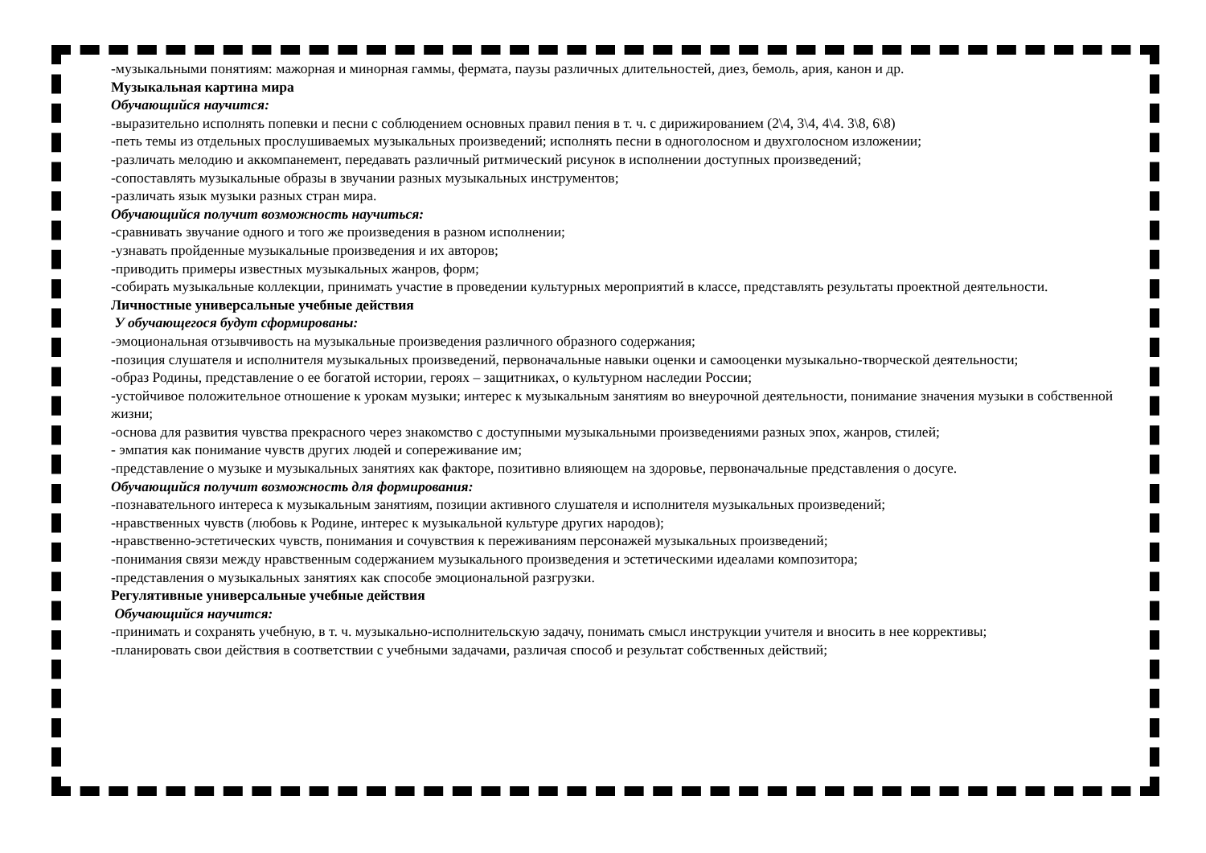-музыкальными понятиям: мажорная и минорная гаммы, фермата, паузы различных длительностей, диез, бемоль, ария, канон и др.
Музыкальная картина мира
Обучающийся научится:
-выразительно исполнять попевки и песни с соблюдением основных правил пения в т. ч. с дирижированием (2\4, 3\4, 4\4. 3\8, 6\8)
-петь темы из отдельных прослушиваемых музыкальных произведений; исполнять песни в одноголосном и двухголосном изложении;
-различать мелодию и аккомпанемент, передавать различный ритмический рисунок в исполнении доступных произведений;
-сопоставлять музыкальные образы в звучании разных музыкальных инструментов;
-различать язык музыки разных стран мира.
Обучающийся получит возможность научиться:
-сравнивать звучание одного и того же произведения в разном исполнении;
-узнавать пройденные музыкальные произведения и их авторов;
-приводить примеры известных музыкальных жанров, форм;
-собирать музыкальные коллекции, принимать участие в проведении культурных мероприятий в классе, представлять результаты проектной деятельности.
Личностные универсальные учебные действия
У обучающегося будут сформированы:
-эмоциональная отзывчивость на музыкальные произведения различного образного содержания;
-позиция слушателя и исполнителя музыкальных произведений, первоначальные навыки оценки и самооценки музыкально-творческой деятельности;
-образ Родины, представление о ее богатой истории, героях – защитниках, о культурном наследии России;
-устойчивое положительное отношение к урокам музыки; интерес к музыкальным занятиям во внеурочной деятельности, понимание значения музыки в собственной жизни;
-основа для развития чувства прекрасного через знакомство с доступными музыкальными произведениями разных эпох, жанров, стилей;
- эмпатия как понимание чувств других людей и сопереживание им;
-представление о музыке и музыкальных занятиях как факторе, позитивно влияющем на здоровье, первоначальные представления о досуге.
Обучающийся получит возможность для формирования:
-познавательного интереса к музыкальным занятиям, позиции активного слушателя и исполнителя музыкальных произведений;
-нравственных чувств (любовь к Родине, интерес к музыкальной культуре других народов);
-нравственно-эстетических чувств, понимания и сочувствия к переживаниям персонажей музыкальных произведений;
-понимания связи между нравственным содержанием музыкального произведения и эстетическими идеалами композитора;
-представления о музыкальных занятиях как способе эмоциональной разгрузки.
Регулятивные универсальные учебные действия
Обучающийся научится:
-принимать и сохранять учебную, в т. ч. музыкально-исполнительскую задачу, понимать смысл инструкции учителя и вносить в нее коррективы;
-планировать свои действия в соответствии с учебными задачами, различая способ и результат собственных действий;